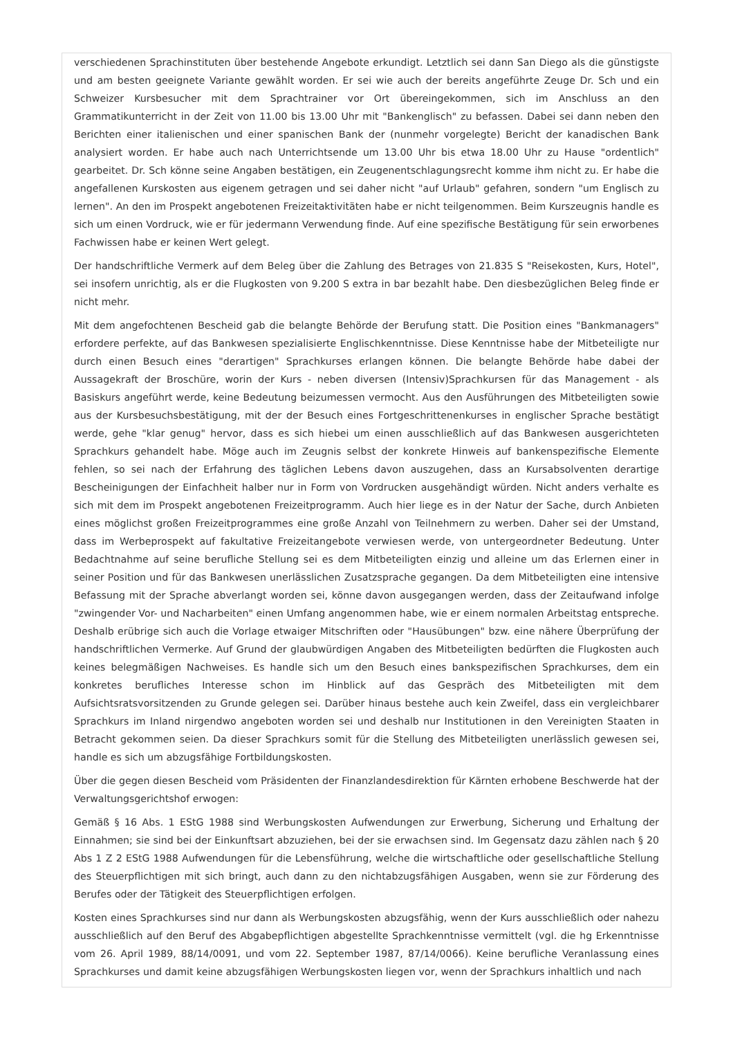verschiedenen Sprachinstituten über bestehende Angebote erkundigt. Letztlich sei dann San Diego als die günstigste und am besten geeignete Variante gewählt worden. Er sei wie auch der bereits angeführte Zeuge Dr. Sch und ein Schweizer Kursbesucher mit dem Sprachtrainer vor Ort übereingekommen, sich im Anschluss an den Grammatikunterricht in der Zeit von 11.00 bis 13.00 Uhr mit "Bankenglisch" zu befassen. Dabei sei dann neben den Berichten einer italienischen und einer spanischen Bank der (nunmehr vorgelegte) Bericht der kanadischen Bank analysiert worden. Er habe auch nach Unterrichtsende um 13.00 Uhr bis etwa 18.00 Uhr zu Hause "ordentlich" gearbeitet. Dr. Sch könne seine Angaben bestätigen, ein Zeugenentschlagungsrecht komme ihm nicht zu. Er habe die angefallenen Kurskosten aus eigenem getragen und sei daher nicht "auf Urlaub" gefahren, sondern "um Englisch zu lernen". An den im Prospekt angebotenen Freizeitaktivitäten habe er nicht teilgenommen. Beim Kurszeugnis handle es sich um einen Vordruck, wie er für jedermann Verwendung finde. Auf eine spezifische Bestätigung für sein erworbenes Fachwissen habe er keinen Wert gelegt.
Der handschriftliche Vermerk auf dem Beleg über die Zahlung des Betrages von 21.835 S "Reisekosten, Kurs, Hotel", sei insofern unrichtig, als er die Flugkosten von 9.200 S extra in bar bezahlt habe. Den diesbezüglichen Beleg finde er nicht mehr.
Mit dem angefochtenen Bescheid gab die belangte Behörde der Berufung statt. Die Position eines "Bankmanagers" erfordere perfekte, auf das Bankwesen spezialisierte Englischkenntnisse. Diese Kenntnisse habe der Mitbeteiligte nur durch einen Besuch eines "derartigen" Sprachkurses erlangen können. Die belangte Behörde habe dabei der Aussagekraft der Broschüre, worin der Kurs - neben diversen (Intensiv)Sprachkursen für das Management - als Basiskurs angeführt werde, keine Bedeutung beizumessen vermocht. Aus den Ausführungen des Mitbeteiligten sowie aus der Kursbesuchsbestätigung, mit der der Besuch eines Fortgeschrittenenkurses in englischer Sprache bestätigt werde, gehe "klar genug" hervor, dass es sich hiebei um einen ausschließlich auf das Bankwesen ausgerichteten Sprachkurs gehandelt habe. Möge auch im Zeugnis selbst der konkrete Hinweis auf bankenspezifische Elemente fehlen, so sei nach der Erfahrung des täglichen Lebens davon auszugehen, dass an Kursabsolventen derartige Bescheinigungen der Einfachheit halber nur in Form von Vordrucken ausgehändigt würden. Nicht anders verhalte es sich mit dem im Prospekt angebotenen Freizeitprogramm. Auch hier liege es in der Natur der Sache, durch Anbieten eines möglichst großen Freizeitprogrammes eine große Anzahl von Teilnehmern zu werben. Daher sei der Umstand, dass im Werbeprospekt auf fakultative Freizeitangebote verwiesen werde, von untergeordneter Bedeutung. Unter Bedachtnahme auf seine berufliche Stellung sei es dem Mitbeteiligten einzig und alleine um das Erlernen einer in seiner Position und für das Bankwesen unerlässlichen Zusatzsprache gegangen. Da dem Mitbeteiligten eine intensive Befassung mit der Sprache abverlangt worden sei, könne davon ausgegangen werden, dass der Zeitaufwand infolge "zwingender Vor- und Nacharbeiten" einen Umfang angenommen habe, wie er einem normalen Arbeitstag entspreche. Deshalb erübrige sich auch die Vorlage etwaiger Mitschriften oder "Hausübungen" bzw. eine nähere Überprüfung der handschriftlichen Vermerke. Auf Grund der glaubwürdigen Angaben des Mitbeteiligten bedürften die Flugkosten auch keines belegmäßigen Nachweises. Es handle sich um den Besuch eines bankspezifischen Sprachkurses, dem ein konkretes berufliches Interesse schon im Hinblick auf das Gespräch des Mitbeteiligten mit dem Aufsichtsratsvorsitzenden zu Grunde gelegen sei. Darüber hinaus bestehe auch kein Zweifel, dass ein vergleichbarer Sprachkurs im Inland nirgendwo angeboten worden sei und deshalb nur Institutionen in den Vereinigten Staaten in Betracht gekommen seien. Da dieser Sprachkurs somit für die Stellung des Mitbeteiligten unerlässlich gewesen sei, handle es sich um abzugsfähige Fortbildungskosten.
Über die gegen diesen Bescheid vom Präsidenten der Finanzlandesdirektion für Kärnten erhobene Beschwerde hat der Verwaltungsgerichtshof erwogen:
Gemäß § 16 Abs. 1 EStG 1988 sind Werbungskosten Aufwendungen zur Erwerbung, Sicherung und Erhaltung der Einnahmen; sie sind bei der Einkunftsart abzuziehen, bei der sie erwachsen sind. Im Gegensatz dazu zählen nach § 20 Abs 1 Z 2 EStG 1988 Aufwendungen für die Lebensführung, welche die wirtschaftliche oder gesellschaftliche Stellung des Steuerpflichtigen mit sich bringt, auch dann zu den nichtabzugsfähigen Ausgaben, wenn sie zur Förderung des Berufes oder der Tätigkeit des Steuerpflichtigen erfolgen.
Kosten eines Sprachkurses sind nur dann als Werbungskosten abzugsfähig, wenn der Kurs ausschließlich oder nahezu ausschließlich auf den Beruf des Abgabepflichtigen abgestellte Sprachkenntnisse vermittelt (vgl. die hg Erkenntnisse vom 26. April 1989, 88/14/0091, und vom 22. September 1987, 87/14/0066). Keine berufliche Veranlassung eines Sprachkurses und damit keine abzugsfähigen Werbungskosten liegen vor, wenn der Sprachkurs inhaltlich und nach